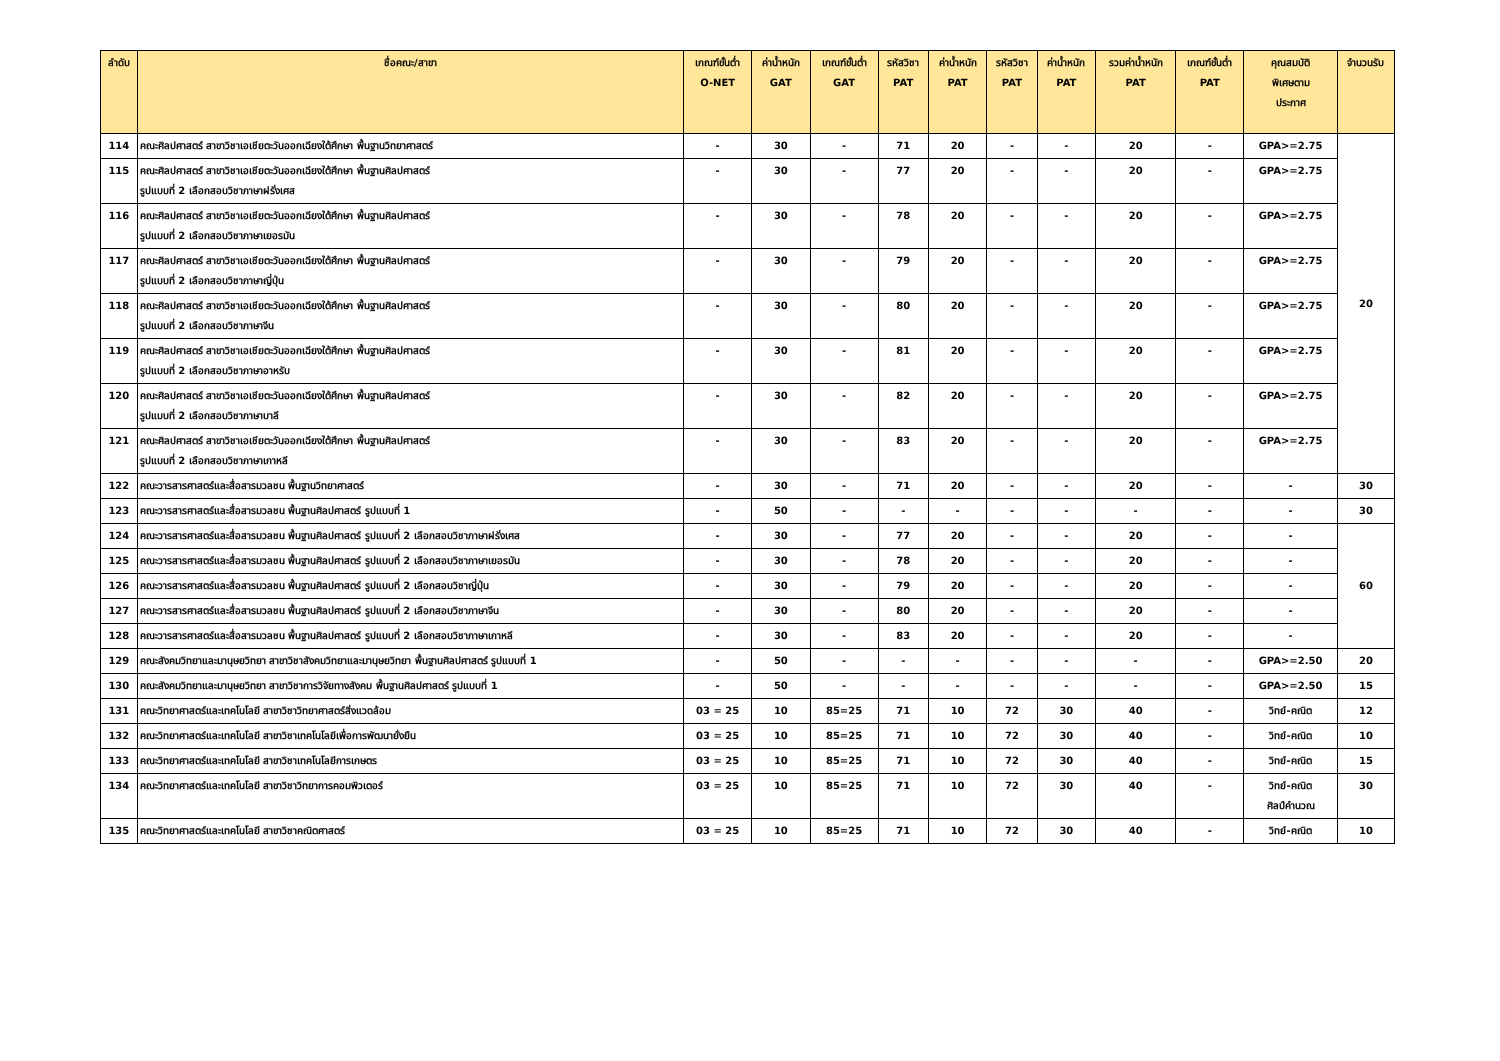| ลำดับ | ชื่อคณะ/สาขา | เกณฑ์ขั้นต่ำ O-NET | ค่าน้ำหนัก GAT | เกณฑ์ขั้นต่ำ GAT | รหัสวิชา PAT | ค่าน้ำหนัก PAT | รหัสวิชา PAT | ค่าน้ำหนัก PAT | รวมค่าน้ำหนัก PAT | เกณฑ์ขั้นต่ำ PAT | คุณสมบัติ พิเศษตาม ประกาศ | จำนวนรับ |
| --- | --- | --- | --- | --- | --- | --- | --- | --- | --- | --- | --- | --- |
| 114 | คณะศิลปศาสตร์ สาขาวิชาเอเชียตะวันออกเฉียงใต้ศึกษา พื้นฐานวิทยาศาสตร์ | - | 30 | - | 71 | 20 | - | - | 20 | - | GPA>=2.75 | 20 |
| 115 | คณะศิลปศาสตร์ สาขาวิชาเอเชียตะวันออกเฉียงใต้ศึกษา พื้นฐานศิลปศาสตร์ รูปแบบที่ 2 เลือกสอบวิชาภาษาฝรั่งเศส | - | 30 | - | 77 | 20 | - | - | 20 | - | GPA>=2.75 | |
| 116 | คณะศิลปศาสตร์ สาขาวิชาเอเชียตะวันออกเฉียงใต้ศึกษา พื้นฐานศิลปศาสตร์ รูปแบบที่ 2 เลือกสอบวิชาภาษาเยอรมัน | - | 30 | - | 78 | 20 | - | - | 20 | - | GPA>=2.75 | |
| 117 | คณะศิลปศาสตร์ สาขาวิชาเอเชียตะวันออกเฉียงใต้ศึกษา พื้นฐานศิลปศาสตร์ รูปแบบที่ 2 เลือกสอบวิชาภาษาญี่ปุ่น | - | 30 | - | 79 | 20 | - | - | 20 | - | GPA>=2.75 | |
| 118 | คณะศิลปศาสตร์ สาขาวิชาเอเชียตะวันออกเฉียงใต้ศึกษา พื้นฐานศิลปศาสตร์ รูปแบบที่ 2 เลือกสอบวิชาภาษาจีน | - | 30 | - | 80 | 20 | - | - | 20 | - | GPA>=2.75 | |
| 119 | คณะศิลปศาสตร์ สาขาวิชาเอเชียตะวันออกเฉียงใต้ศึกษา พื้นฐานศิลปศาสตร์ รูปแบบที่ 2 เลือกสอบวิชาภาษาอาหรับ | - | 30 | - | 81 | 20 | - | - | 20 | - | GPA>=2.75 | |
| 120 | คณะศิลปศาสตร์ สาขาวิชาเอเชียตะวันออกเฉียงใต้ศึกษา พื้นฐานศิลปศาสตร์ รูปแบบที่ 2 เลือกสอบวิชาภาษาบาลี | - | 30 | - | 82 | 20 | - | - | 20 | - | GPA>=2.75 | |
| 121 | คณะศิลปศาสตร์ สาขาวิชาเอเชียตะวันออกเฉียงใต้ศึกษา พื้นฐานศิลปศาสตร์ รูปแบบที่ 2 เลือกสอบวิชาภาษาเกาหลี | - | 30 | - | 83 | 20 | - | - | 20 | - | GPA>=2.75 | |
| 122 | คณะวารสารศาสตร์และสื่อสารมวลชน พื้นฐานวิทยาศาสตร์ | - | 30 | - | 71 | 20 | - | - | 20 | - | - | 30 |
| 123 | คณะวารสารศาสตร์และสื่อสารมวลชน พื้นฐานศิลปศาสตร์ รูปแบบที่ 1 | - | 50 | - | - | - | - | - | - | - | - | 30 |
| 124 | คณะวารสารศาสตร์และสื่อสารมวลชน พื้นฐานศิลปศาสตร์ รูปแบบที่ 2 เลือกสอบวิชาภาษาฝรั่งเศส | - | 30 | - | 77 | 20 | - | - | 20 | - | - | 60 |
| 125 | คณะวารสารศาสตร์และสื่อสารมวลชน พื้นฐานศิลปศาสตร์ รูปแบบที่ 2 เลือกสอบวิชาภาษาเยอรมัน | - | 30 | - | 78 | 20 | - | - | 20 | - | - | |
| 126 | คณะวารสารศาสตร์และสื่อสารมวลชน พื้นฐานศิลปศาสตร์ รูปแบบที่ 2 เลือกสอบวิชาญี่ปุ่น | - | 30 | - | 79 | 20 | - | - | 20 | - | - | |
| 127 | คณะวารสารศาสตร์และสื่อสารมวลชน พื้นฐานศิลปศาสตร์ รูปแบบที่ 2 เลือกสอบวิชาภาษาจีน | - | 30 | - | 80 | 20 | - | - | 20 | - | - | |
| 128 | คณะวารสารศาสตร์และสื่อสารมวลชน พื้นฐานศิลปศาสตร์ รูปแบบที่ 2 เลือกสอบวิชาภาษาเกาหลี | - | 30 | - | 83 | 20 | - | - | 20 | - | - | |
| 129 | คณะสังคมวิทยาและมานุษยวิทยา สาขาวิชาสังคมวิทยาและมานุษยวิทยา พื้นฐานศิลปศาสตร์ รูปแบบที่ 1 | - | 50 | - | - | - | - | - | - | - | GPA>=2.50 | 20 |
| 130 | คณะสังคมวิทยาและมานุษยวิทยา สาขาวิชาการวิจัยทางสังคม พื้นฐานศิลปศาสตร์ รูปแบบที่ 1 | - | 50 | - | - | - | - | - | - | - | GPA>=2.50 | 15 |
| 131 | คณะวิทยาศาสตร์และเทคโนโลยี สาขาวิชาวิทยาศาสตร์สิ่งแวดล้อม | 03 = 25 | 10 | 85=25 | 71 | 10 | 72 | 30 | 40 | - | วิทย์-คณิต | 12 |
| 132 | คณะวิทยาศาสตร์และเทคโนโลยี สาขาวิชาเทคโนโลยีเพื่อการพัฒนายั่งยืน | 03 = 25 | 10 | 85=25 | 71 | 10 | 72 | 30 | 40 | - | วิทย์-คณิต | 10 |
| 133 | คณะวิทยาศาสตร์และเทคโนโลยี สาขาวิชาเทคโนโลยีการเกษตร | 03 = 25 | 10 | 85=25 | 71 | 10 | 72 | 30 | 40 | - | วิทย์-คณิต | 15 |
| 134 | คณะวิทยาศาสตร์และเทคโนโลยี สาขาวิชาวิทยาการคอมพิวเตอร์ | 03 = 25 | 10 | 85=25 | 71 | 10 | 72 | 30 | 40 | - | วิทย์-คณิต ศิลป์คำนวณ | 30 |
| 135 | คณะวิทยาศาสตร์และเทคโนโลยี สาขาวิชาคณิตศาสตร์ | 03 = 25 | 10 | 85=25 | 71 | 10 | 72 | 30 | 40 | - | วิทย์-คณิต | 10 |